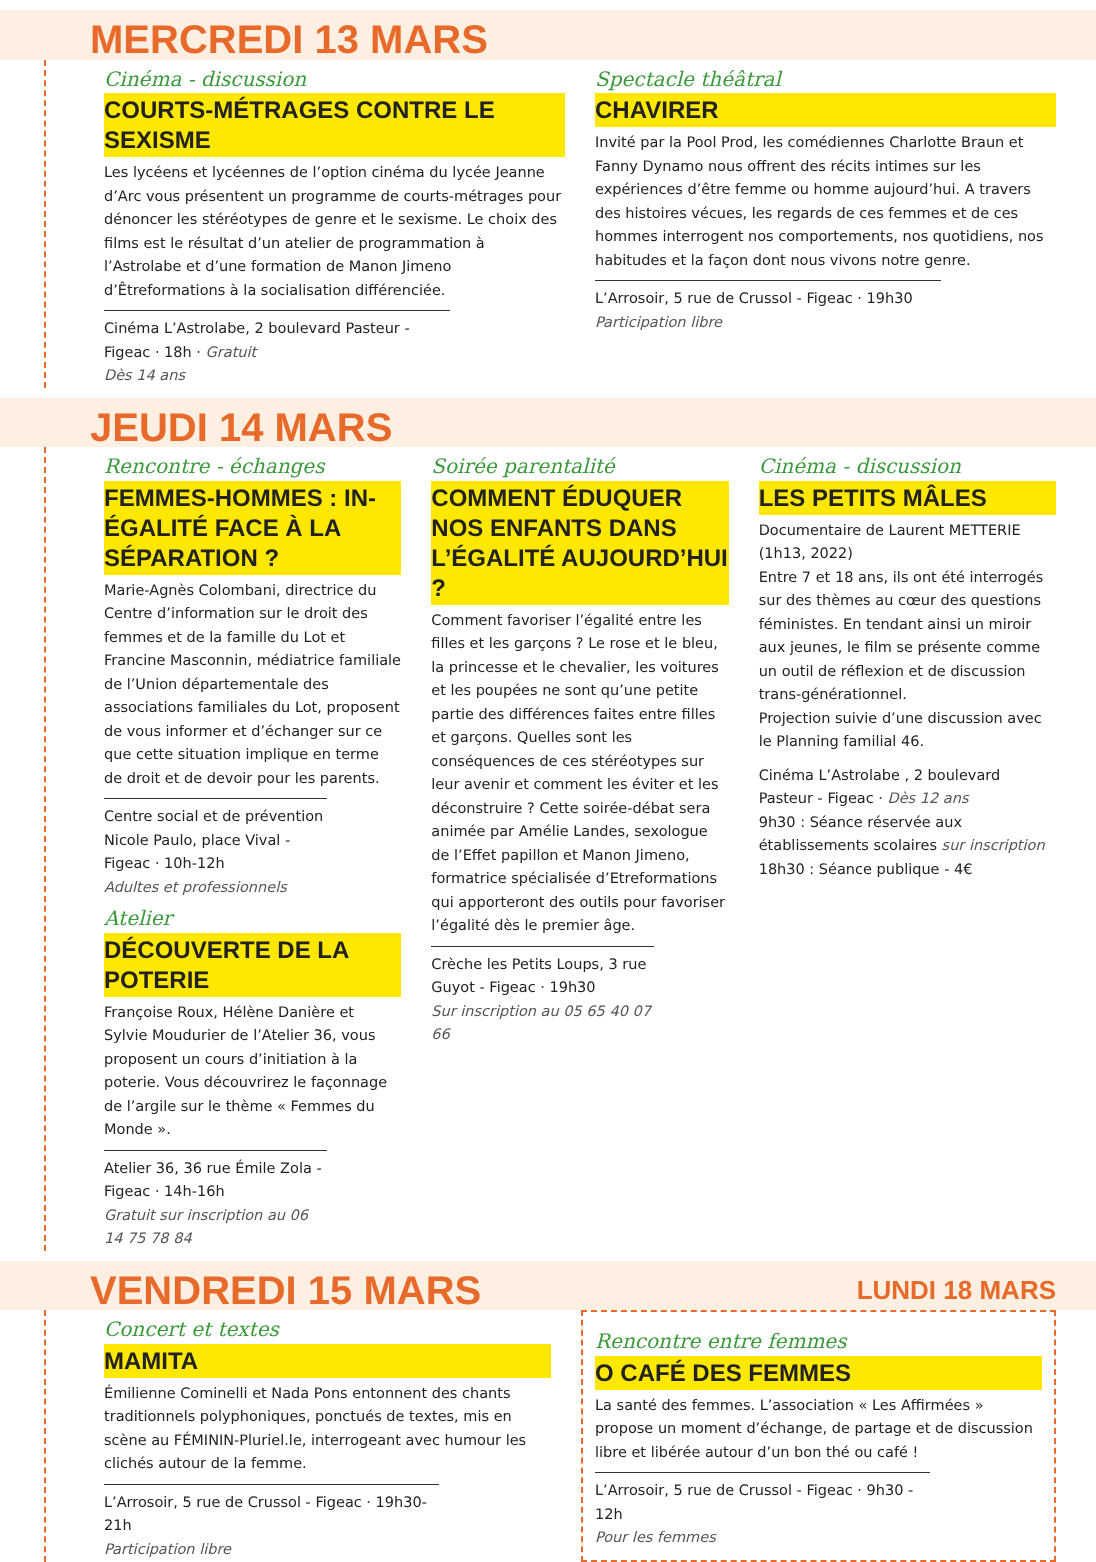MERCREDI 13 MARS
Cinéma - discussion
COURTS-MÉTRAGES CONTRE LE SEXISME
Les lycéens et lycéennes de l’option cinéma du lycée Jeanne d’Arc vous présentent un programme de courts-métrages pour dénoncer les stéréotypes de genre et le sexisme. Le choix des films est le résultat d’un atelier de programmation à l’Astrolabe et d’une formation de Manon Jimeno d’Êtreformations à la socialisation différenciée.
Cinéma L’Astrolabe, 2 boulevard Pasteur - Figeac · 18h · Gratuit
Dès 14 ans
Spectacle théâtral
CHAVIRER
Invité par la Pool Prod, les comédiennes Charlotte Braun et Fanny Dynamo nous offrent des récits intimes sur les expériences d’être femme ou homme aujourd’hui. A travers des histoires vécues, les regards de ces femmes et de ces hommes interrogent nos comportements, nos quotidiens, nos habitudes et la façon dont nous vivons notre genre.
L’Arrosoir, 5 rue de Crussol - Figeac · 19h30
Participation libre
JEUDI 14 MARS
Rencontre - échanges
FEMMES-HOMMES : IN-ÉGALITÉ FACE À LA SÉPARATION ?
Marie-Agnès Colombani, directrice du Centre d’information sur le droit des femmes et de la famille du Lot et Francine Masconnin, médiatrice familiale de l’Union départementale des associations familiales du Lot, proposent de vous informer et d’échanger sur ce que cette situation implique en terme de droit et de devoir pour les parents.
Centre social et de prévention Nicole Paulo, place Vival - Figeac · 10h-12h
Adultes et professionnels
Atelier
DÉCOUVERTE DE LA POTERIE
Françoise Roux, Hélène Danière et Sylvie Moudurier de l’Atelier 36, vous proposent un cours d’initiation à la poterie. Vous découvrirez le façonnage de l’argile sur le thème « Femmes du Monde ».
Atelier 36, 36 rue Émile Zola - Figeac · 14h-16h
Gratuit sur inscription au 06 14 75 78 84
Soirée parentalité
COMMENT ÉDUQUER NOS ENFANTS DANS L’ÉGALITÉ AUJOURD’HUI ?
Comment favoriser l’égalité entre les filles et les garçons ? Le rose et le bleu, la princesse et le chevalier, les voitures et les poupées ne sont qu’une petite partie des différences faites entre filles et garçons. Quelles sont les conséquences de ces stéréotypes sur leur avenir et comment les éviter et les déconstruire ? Cette soirée-débat sera animée par Amélie Landes, sexologue de l’Effet papillon et Manon Jimeno, formatrice spécialisée d’Etreformations qui apporteront des outils pour favoriser l’égalité dès le premier âge.
Crèche les Petits Loups, 3 rue Guyot - Figeac · 19h30
Sur inscription au 05 65 40 07 66
Cinéma - discussion
LES PETITS MÂLES
Documentaire de Laurent METTERIE (1h13, 2022)
Entre 7 et 18 ans, ils ont été interrogés sur des thèmes au cœur des questions féministes. En tendant ainsi un miroir aux jeunes, le film se présente comme un outil de réflexion et de discussion trans-générationnel.
Projection suivie d’une discussion avec le Planning familial 46.
Cinéma L’Astrolabe , 2 boulevard Pasteur - Figeac · Dès 12 ans
9h30 : Séance réservée aux établissements scolaires sur inscription
18h30 : Séance publique - 4€
VENDREDI 15 MARS LUNDI 18 MARS
Concert et textes
MAMITA
Émilienne Cominelli et Nada Pons entonnent des chants traditionnels polyphoniques, ponctués de textes, mis en scène au FÉMININ-Pluriel.le, interrogeant avec humour les clichés autour de la femme.
L’Arrosoir, 5 rue de Crussol - Figeac · 19h30-21h
Participation libre
Rencontre entre femmes
O CAFÉ DES FEMMES
La santé des femmes. L’association « Les Affirmées » propose un moment d’échange, de partage et de discussion libre et libérée autour d’un bon thé ou café !
L’Arrosoir, 5 rue de Crussol - Figeac · 9h30 - 12h
Pour les femmes